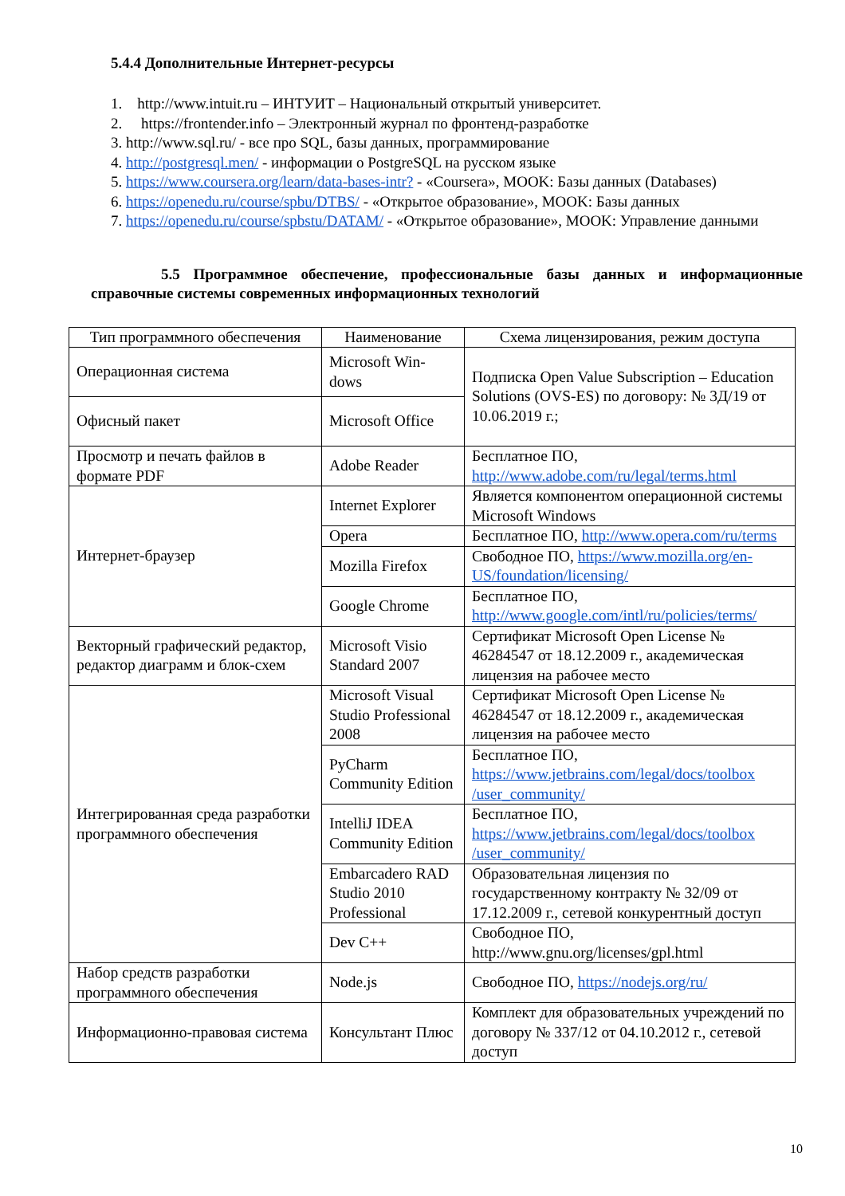5.4.4 Дополнительные Интернет-ресурсы
1. http://www.intuit.ru – ИНТУИТ – Национальный открытый университет.
2. https://frontender.info – Электронный журнал по фронтенд-разработке
3. http://www.sql.ru/ - все про SQL, базы данных, программирование
4. http://postgresql.men/ - информации о PostgreSQL на русском языке
5. https://www.coursera.org/learn/data-bases-intr? - «Coursera», MOOK: Базы данных (Databases)
6. https://openedu.ru/course/spbu/DTBS/ - «Открытое образование», MOOK: Базы данных
7. https://openedu.ru/course/spbstu/DATAM/ - «Открытое образование», MOOK: Управление данными
5.5 Программное обеспечение, профессиональные базы данных и информационные справочные системы современных информационных технологий
| Тип программного обеспечения | Наименование | Схема лицензирования, режим доступа |
| --- | --- | --- |
| Операционная система | Microsoft Win-dows | Подписка Open Value Subscription – Education Solutions (OVS-ES) по договору: № 3Д/19 от 10.06.2019 г.; |
| Офисный пакет | Microsoft Office | |
| Просмотр и печать файлов в формате PDF | Adobe Reader | Бесплатное ПО, http://www.adobe.com/ru/legal/terms.html |
| Интернет-браузер | Internet Explorer | Является компонентом операционной системы Microsoft Windows |
| | Opera | Бесплатное ПО, http://www.opera.com/ru/terms |
| | Mozilla Firefox | Свободное ПО, https://www.mozilla.org/en-US/foundation/licensing/ |
| | Google Chrome | Бесплатное ПО, http://www.google.com/intl/ru/policies/terms/ |
| Векторный графический редактор, редактор диаграмм и блок-схем | Microsoft Visio Standard 2007 | Сертификат Microsoft Open License № 46284547 от 18.12.2009 г., академическая лицензия на рабочее место |
| Интегрированная среда разработки программного обеспечения | Microsoft Visual Studio Professional 2008 | Сертификат Microsoft Open License № 46284547 от 18.12.2009 г., академическая лицензия на рабочее место |
| | PyCharm Community Edition | Бесплатное ПО, https://www.jetbrains.com/legal/docs/toolbox /user_community/ |
| | IntelliJ IDEA Community Edition | Бесплатное ПО, https://www.jetbrains.com/legal/docs/toolbox /user_community/ |
| | Embarcadero RAD Studio 2010 Professional | Образовательная лицензия по государственному контракту № 32/09 от 17.12.2009 г., сетевой конкурентный доступ |
| | Dev C++ | Свободное ПО, http://www.gnu.org/licenses/gpl.html |
| Набор средств разработки программного обеспечения | Node.js | Свободное ПО, https://nodejs.org/ru/ |
| Информационно-правовая система | Консультант Плюс | Комплект для образовательных учреждений по договору № 337/12 от 04.10.2012 г., сетевой доступ |
10